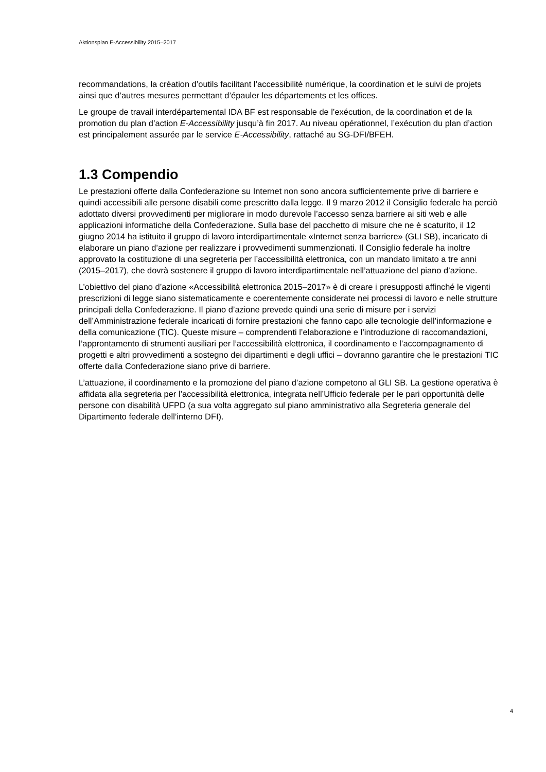Aktionsplan E-Accessibility 2015–2017
recommandations, la création d’outils facilitant l’accessibilité numérique, la coordination et le suivi de projets ainsi que d’autres mesures permettant d’épauler les départements et les offices.
Le groupe de travail interdépartemental IDA BF est responsable de l’exécution, de la coordination et de la promotion du plan d’action E-Accessibility jusqu’à fin 2017. Au niveau opérationnel, l’exécution du plan d’action est principalement assurée par le service E-Accessibility, rattaché au SG-DFI/BFEH.
1.3 Compendio
Le prestazioni offerte dalla Confederazione su Internet non sono ancora sufficientemente prive di barriere e quindi accessibili alle persone disabili come prescritto dalla legge. Il 9 marzo 2012 il Consiglio federale ha perciò adottato diversi provvedimenti per migliorare in modo durevole l’accesso senza barriere ai siti web e alle applicazioni informatiche della Confederazione. Sulla base del pacchetto di misure che ne è scaturito, il 12 giugno 2014 ha istituito il gruppo di lavoro interdipartimentale «Internet senza barriere» (GLI SB), incaricato di elaborare un piano d’azione per realizzare i provvedimenti summenzionati. Il Consiglio federale ha inoltre approvato la costituzione di una segreteria per l’accessibilità elettronica, con un mandato limitato a tre anni (2015–2017), che dovrà sostenere il gruppo di lavoro interdipartimentale nell’attuazione del piano d’azione.
L’obiettivo del piano d’azione «Accessibilità elettronica 2015–2017» è di creare i presupposti affinché le vigenti prescrizioni di legge siano sistematicamente e coerentemente considerate nei processi di lavoro e nelle strutture principali della Confederazione. Il piano d’azione prevede quindi una serie di misure per i servizi dell’Amministrazione federale incaricati di fornire prestazioni che fanno capo alle tecnologie dell’informazione e della comunicazione (TIC). Queste misure – comprendenti l’elaborazione e l’introduzione di raccomandazioni, l’approntamento di strumenti ausiliari per l’accessibilità elettronica, il coordinamento e l’accompagnamento di progetti e altri provvedimenti a sostegno dei dipartimenti e degli uffici – dovranno garantire che le prestazioni TIC offerte dalla Confederazione siano prive di barriere.
L’attuazione, il coordinamento e la promozione del piano d’azione competono al GLI SB. La gestione operativa è affidata alla segreteria per l’accessibilità elettronica, integrata nell’Ufficio federale per le pari opportunità delle persone con disabilità UFPD (a sua volta aggregato sul piano amministrativo alla Segreteria generale del Dipartimento federale dell’interno DFI).
4